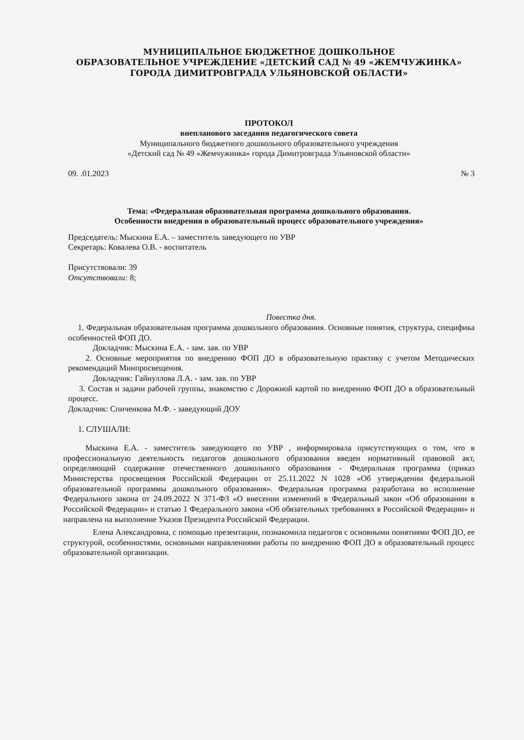МУНИЦИПАЛЬНОЕ БЮДЖЕТНОЕ ДОШКОЛЬНОЕ
ОБРАЗОВАТЕЛЬНОЕ УЧРЕЖДЕНИЕ «ДЕТСКИЙ САД № 49 «ЖЕМЧУЖИНКА»
ГОРОДА ДИМИТРОВГРАДА УЛЬЯНОВСКОЙ ОБЛАСТИ»
ПРОТОКОЛ
внепланового заседания педагогического совета
Муниципального бюджетного дошкольного образовательного учреждения
«Детский сад № 49 «Жемчужинка» города Димитровграда Ульяновской области»
09. .01.2023 № 3
Тема: «Федеральная образовательная программа дошкольного образования.
Особенности внедрения в образовательный процесс образовательного учреждения»
Председатель: Мыскина Е.А. – заместитель заведующего по УВР
Секретарь: Ковалева О.В. - воспитатель
Присутствовали: 39
Отсутствовали: 8;
Повестка дня.
1. Федеральная образовательная программа дошкольного образования. Основные понятия, структура, специфика особенностей ФОП ДО.
Докладчик: Мыскина Е.А. - зам. зав. по УВР
2. Основные мероприятия по внедрению ФОП ДО в образовательную практику с учетом Методических рекомендаций Минпросвещения.
Докладчик: Гайнуллова Л.А. - зам. зав. по УВР
3. Состав и задачи рабочей группы, знакомство с Дорожной картой по внедрению ФОП ДО в образовательный процесс.
Докладчик: Спиченкова М.Ф. - заведующий ДОУ
1. СЛУШАЛИ:
Мыскина Е.А. - заместитель заведующего по УВР , информировала присутствующих о том, что в профессиональную деятельность педагогов дошкольного образования введен нормативный правовой акт, определяющий содержание отечественного дошкольного образования - Федеральная программа (приказ Министерства просвещения Российской Федерации от 25.11.2022 N 1028 «Об утверждении федеральной образовательной программы дошкольного образования». Федеральная программа разработана во исполнение Федерального закона от 24.09.2022 N 371-ФЗ «О внесении изменений в Федеральный закон «Об образовании в Российской Федерации» и статью 1 Федерального закона «Об обязательных требованиях в Российской Федерации» и направлена на выполнение Указов Президента Российской Федерации.
Елена Александровна, с помощью презентации, познакомила педагогов с основными понятиями ФОП ДО, ее структурой, особенностями, основными направлениями работы по внедрению ФОП ДО в образовательный процесс образовательной организации.